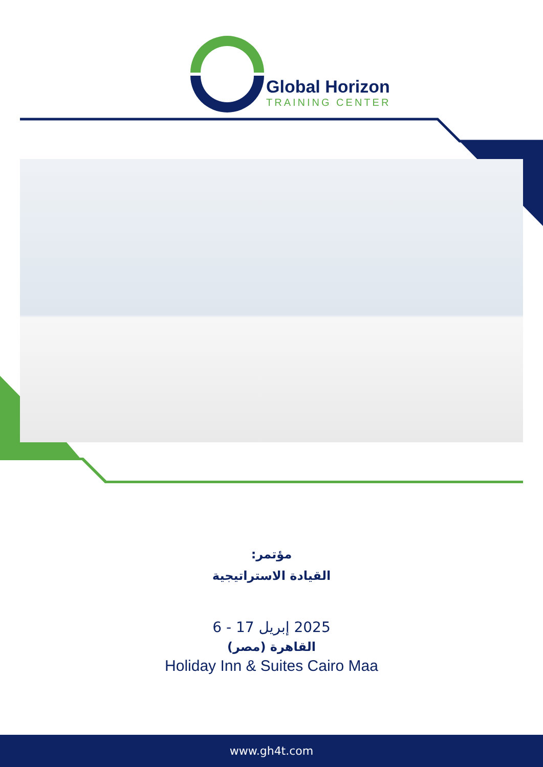Global Horizon
TRAINING CENTER
مؤتمر:
القيادة الاستراتيجية
6 - 17 إبريل 2025
القاهرة (مصر)
Holiday Inn & Suites Cairo Maa
www.gh4t.com